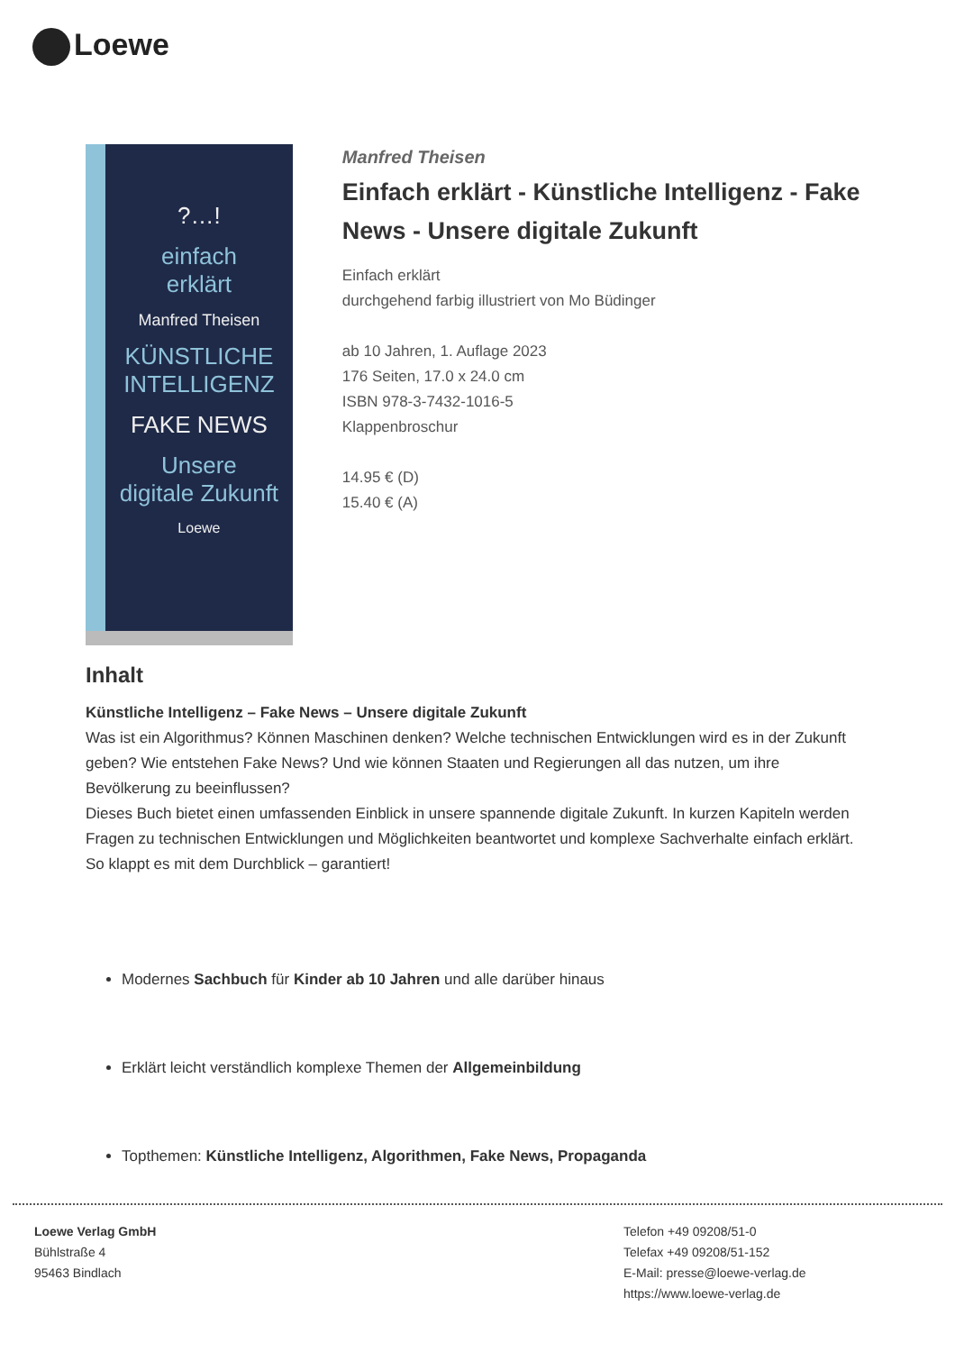Loewe
?…!
einfach
erklärt
Manfred Theisen
KÜNSTLICHE INTELLIGENZ
FAKE NEWS
Unsere
digitale Zukunft
Loewe
Manfred Theisen
Einfach erklärt - Künstliche Intelligenz - Fake News - Unsere digitale Zukunft
Einfach erklärt
durchgehend farbig illustriert von Mo Büdinger
ab 10 Jahren, 1. Auflage 2023
176 Seiten, 17.0 x 24.0 cm
ISBN 978-3-7432-1016-5
Klappenbroschur
14.95 € (D)
15.40 € (A)
Inhalt
Künstliche Intelligenz – Fake News – Unsere digitale Zukunft
Was ist ein Algorithmus? Können Maschinen denken? Welche technischen Entwicklungen wird es in der Zukunft geben? Wie entstehen Fake News? Und wie können Staaten und Regierungen all das nutzen, um ihre Bevölkerung zu beeinflussen?
Dieses Buch bietet einen umfassenden Einblick in unsere spannende digitale Zukunft. In kurzen Kapiteln werden Fragen zu technischen Entwicklungen und Möglichkeiten beantwortet und komplexe Sachverhalte einfach erklärt. So klappt es mit dem Durchblick – garantiert!
Modernes Sachbuch für Kinder ab 10 Jahren und alle darüber hinaus
Erklärt leicht verständlich komplexe Themen der Allgemeinbildung
Topthemen: Künstliche Intelligenz, Algorithmen, Fake News, Propaganda
Loewe Verlag GmbH
Bühlstraße 4
95463 Bindlach
Telefon +49 09208/51-0
Telefax +49 09208/51-152
E-Mail: presse@loewe-verlag.de
https://www.loewe-verlag.de